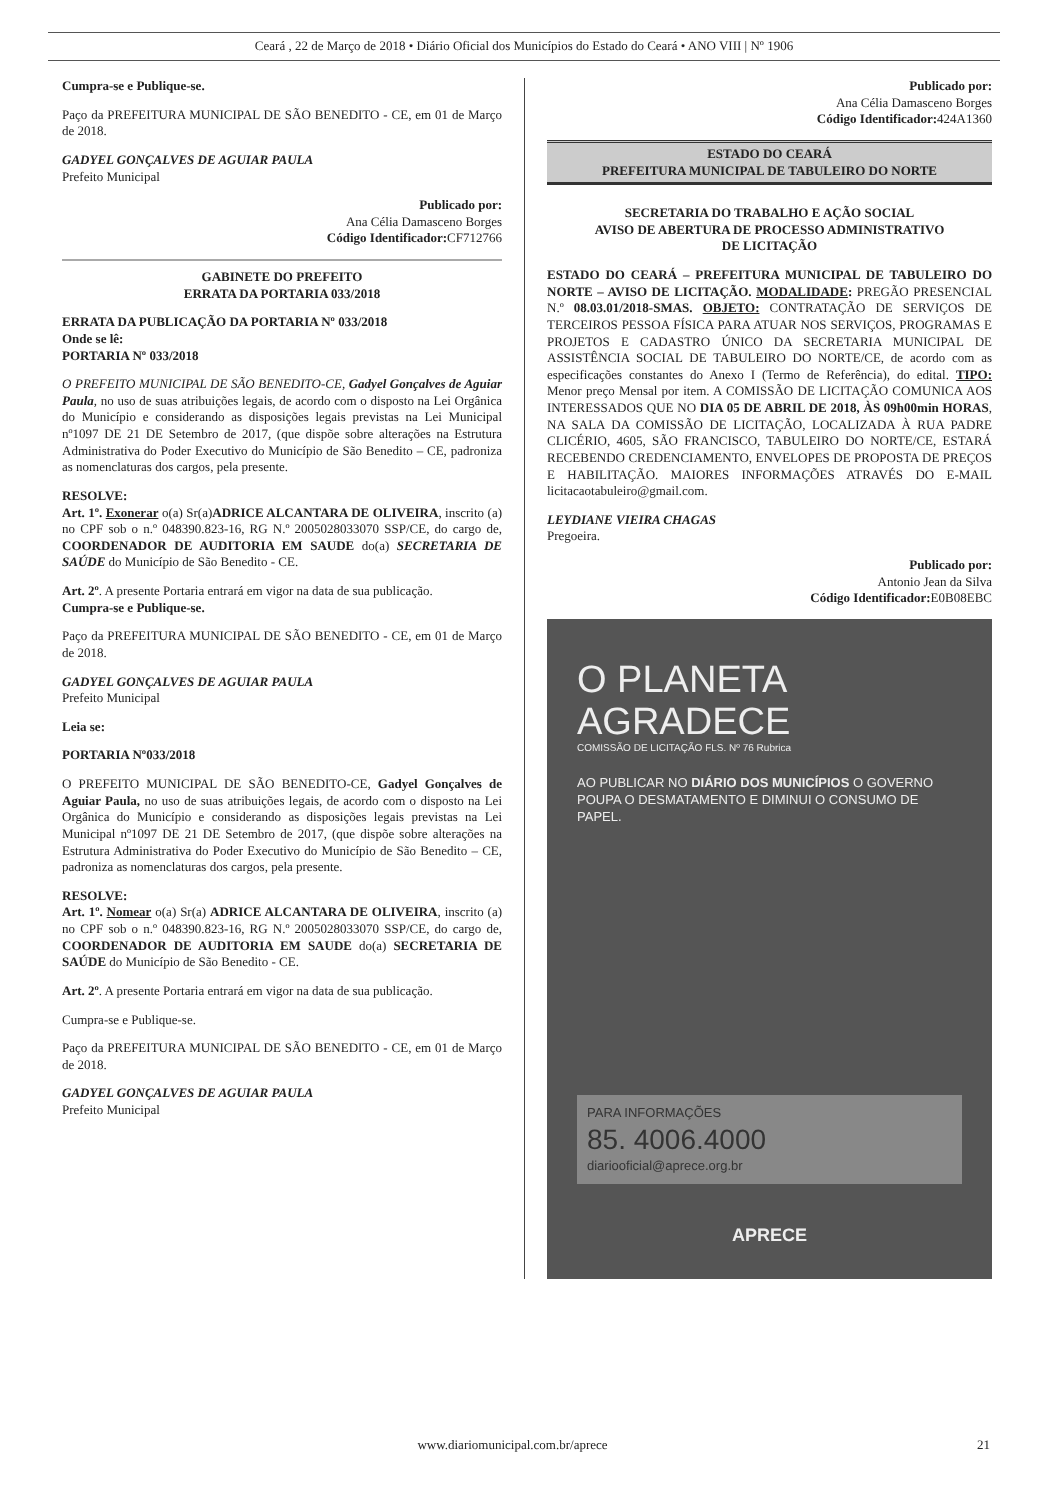Ceará , 22 de Março de 2018 • Diário Oficial dos Municípios do Estado do Ceará • ANO VIII | Nº 1906
Cumpra-se e Publique-se.
Paço da PREFEITURA MUNICIPAL DE SÃO BENEDITO - CE, em 01 de Março de 2018.
GADYEL GONÇALVES DE AGUIAR PAULA
Prefeito Municipal
Publicado por:
Ana Célia Damasceno Borges
Código Identificador: CF712766
GABINETE DO PREFEITO
ERRATA DA PORTARIA 033/2018
ERRATA DA PUBLICAÇÃO DA PORTARIA Nº 033/2018
Onde se lê:
PORTARIA Nº 033/2018
O PREFEITO MUNICIPAL DE SÃO BENEDITO-CE, Gadyel Gonçalves de Aguiar Paula, no uso de suas atribuições legais, de acordo com o disposto na Lei Orgânica do Município e considerando as disposições legais previstas na Lei Municipal nº1097 DE 21 DE Setembro de 2017, (que dispõe sobre alterações na Estrutura Administrativa do Poder Executivo do Município de São Benedito – CE, padroniza as nomenclaturas dos cargos, pela presente.
RESOLVE:
Art. 1º. Exonerar o(a) Sr(a)ADRICE ALCANTARA DE OLIVEIRA, inscrito (a) no CPF sob o n.º 048390.823-16, RG N.º 2005028033070 SSP/CE, do cargo de, COORDENADOR DE AUDITORIA EM SAUDE do(a) SECRETARIA DE SAÚDE do Município de São Benedito - CE.
Art. 2º. A presente Portaria entrará em vigor na data de sua publicação.
Cumpra-se e Publique-se.
Paço da PREFEITURA MUNICIPAL DE SÃO BENEDITO - CE, em 01 de Março de 2018.
GADYEL GONÇALVES DE AGUIAR PAULA
Prefeito Municipal
Leia se:
PORTARIA Nº033/2018
O PREFEITO MUNICIPAL DE SÃO BENEDITO-CE, Gadyel Gonçalves de Aguiar Paula, no uso de suas atribuições legais, de acordo com o disposto na Lei Orgânica do Município e considerando as disposições legais previstas na Lei Municipal nº1097 DE 21 DE Setembro de 2017, (que dispõe sobre alterações na Estrutura Administrativa do Poder Executivo do Município de São Benedito – CE, padroniza as nomenclaturas dos cargos, pela presente.
RESOLVE:
Art. 1º. Nomear o(a) Sr(a) ADRICE ALCANTARA DE OLIVEIRA, inscrito (a) no CPF sob o n.º 048390.823-16, RG N.º 2005028033070 SSP/CE, do cargo de, COORDENADOR DE AUDITORIA EM SAUDE do(a) SECRETARIA DE SAÚDE do Município de São Benedito - CE.
Art. 2º. A presente Portaria entrará em vigor na data de sua publicação.
Cumpra-se e Publique-se.
Paço da PREFEITURA MUNICIPAL DE SÃO BENEDITO - CE, em 01 de Março de 2018.
GADYEL GONÇALVES DE AGUIAR PAULA
Prefeito Municipal
Publicado por:
Ana Célia Damasceno Borges
Código Identificador: 424A1360
ESTADO DO CEARÁ
PREFEITURA MUNICIPAL DE TABULEIRO DO NORTE
SECRETARIA DO TRABALHO E AÇÃO SOCIAL
AVISO DE ABERTURA DE PROCESSO ADMINISTRATIVO
DE LICITAÇÃO
ESTADO DO CEARÁ – PREFEITURA MUNICIPAL DE TABULEIRO DO NORTE – AVISO DE LICITAÇÃO. MODALIDADE: PREGÃO PRESENCIAL N.º 08.03.01/2018-SMAS. OBJETO: CONTRATAÇÃO DE SERVIÇOS DE TERCEIROS PESSOA FÍSICA PARA ATUAR NOS SERVIÇOS, PROGRAMAS E PROJETOS E CADASTRO ÚNICO DA SECRETARIA MUNICIPAL DE ASSISTÊNCIA SOCIAL DE TABULEIRO DO NORTE/CE, de acordo com as especificações constantes do Anexo I (Termo de Referência), do edital. TIPO: Menor preço Mensal por item. A COMISSÃO DE LICITAÇÃO COMUNICA AOS INTERESSADOS QUE NO DIA 05 DE ABRIL DE 2018, ÀS 09h00min HORAS, NA SALA DA COMISSÃO DE LICITAÇÃO, LOCALIZADA À RUA PADRE CLICÉRIO, 4605, SÃO FRANCISCO, TABULEIRO DO NORTE/CE, ESTARÁ RECEBENDO CREDENCIAMENTO, ENVELOPES DE PROPOSTA DE PREÇOS E HABILITAÇÃO. MAIORES INFORMAÇÕES ATRAVÉS DO E-MAIL licitacaotabuleiro@gmail.com.
LEYDIANE VIEIRA CHAGAS
Pregoeira.
Publicado por:
Antonio Jean da Silva
Código Identificador: E0B08EBC
O PLANETA
AGRADECE
COMISSÃO DE LICITAÇÃO FLS. Nº 76 Rubrica
AO PUBLICAR NO DIÁRIO DOS MUNICÍPIOS O GOVERNO POUPA O DESMATAMENTO E DIMINUI O CONSUMO DE PAPEL.
PARA INFORMAÇÕES
85. 4006.4000
diariooficial@aprece.org.br
APRECE
www.diariomunicipal.com.br/aprece 21